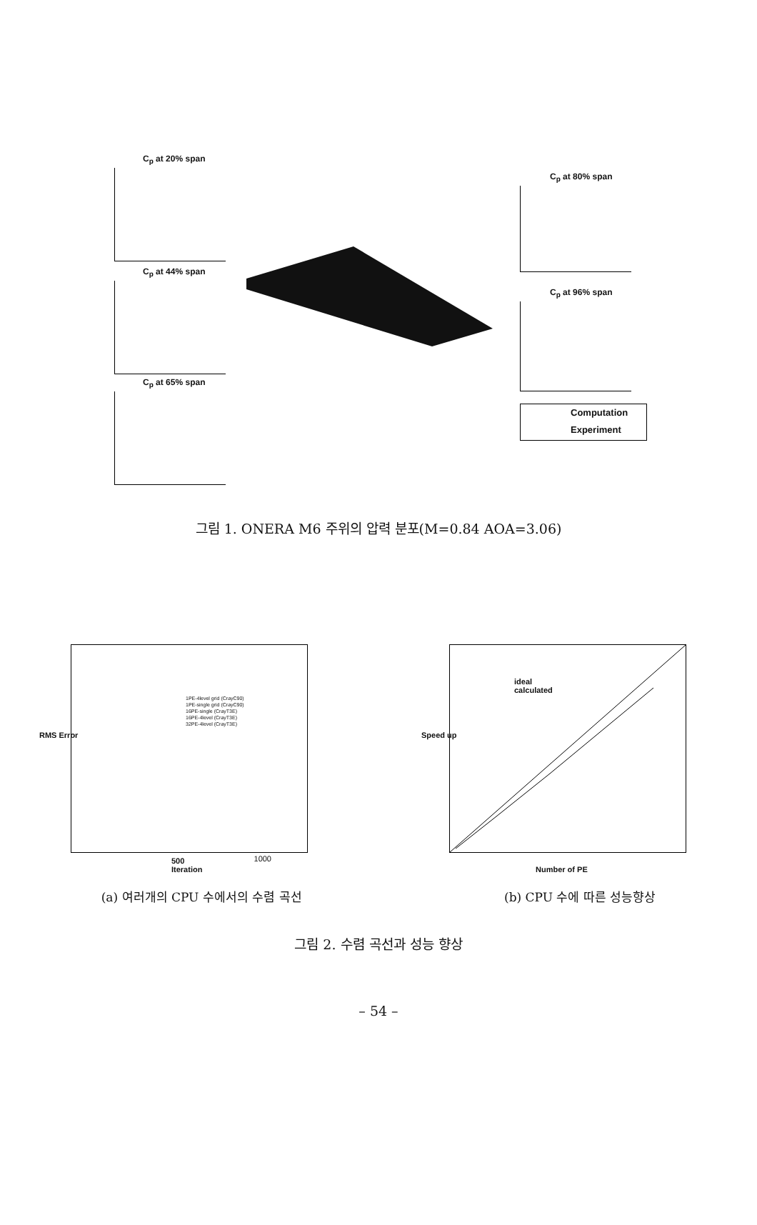C<sub>p</sub> at 20% span
C<sub>p</sub> at 44% span
C<sub>p</sub> at 65% span
C<sub>p</sub> at 80% span
C<sub>p</sub> at 96% span
Computation
Experiment
그림 1. ONERA M6 주위의 압력 분포(M=0.84 AOA=3.06)
1PE-4level grid (CrayC90)
1PE-single grid (CrayC90)
16PE-single (CrayT3E)
16PE-4level (CrayT3E)
32PE-4level (CrayT3E)
500
Iteration
1000
RMS Error
ideal
calculated
Speed up
Number of PE
(a) 여러개의 CPU 수에서의 수렴 곡선 (b) CPU 수에 따른 성능향상
그림 2. 수렴 곡선과 성능 향상
– 54 –